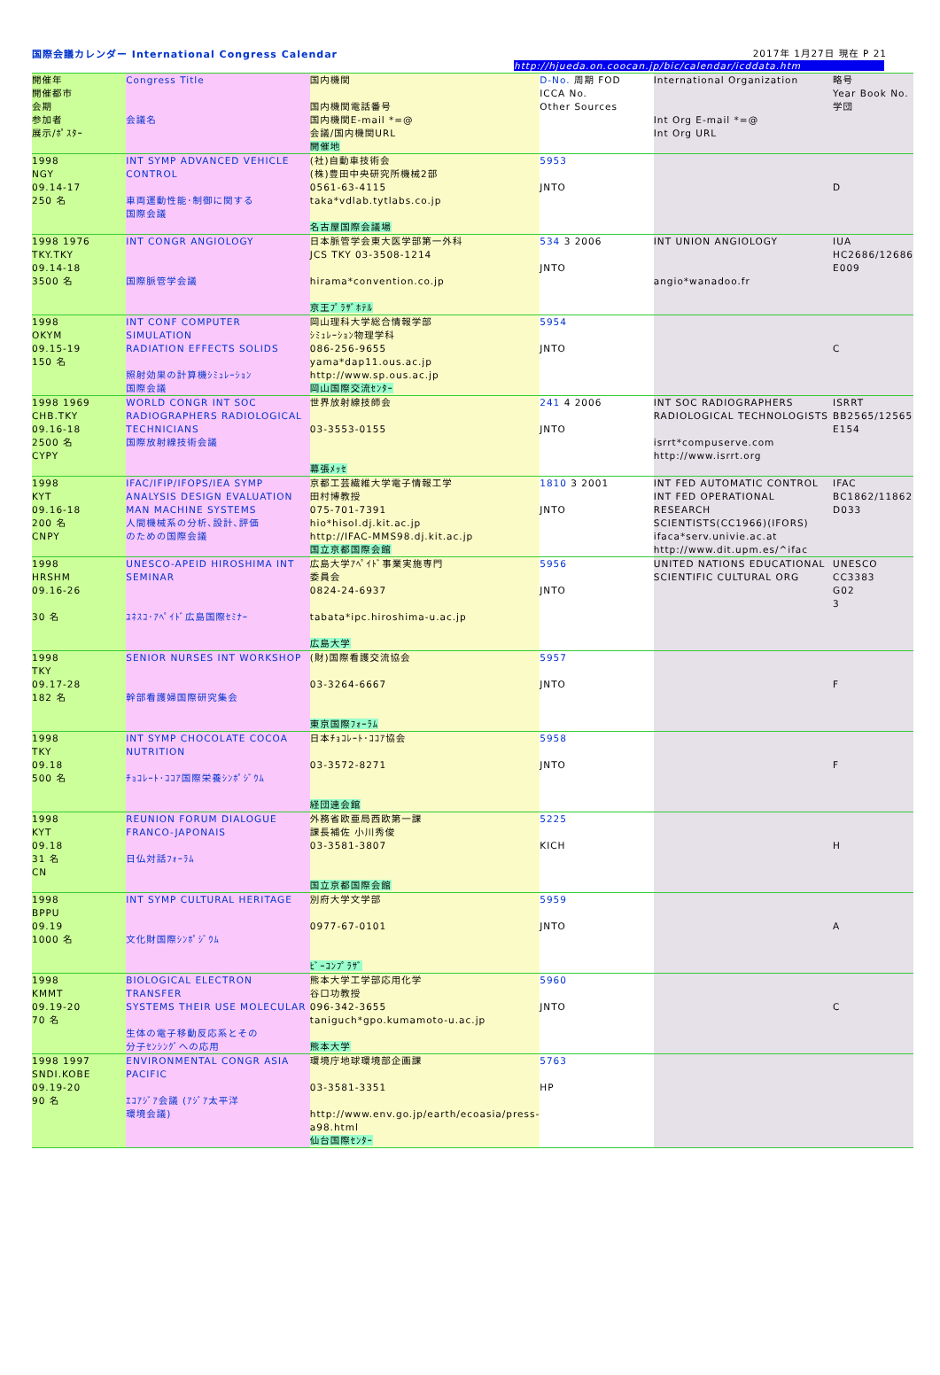国際会議カレンダー International Congress Calendar 2017年 1月27日 現在 P 21
http://hjueda.on.coocan.jp/bic/calendar/icddata.htm
| 開催年 開催都市 会期 参加者 展示/ﾎﾟｽﾀｰ | Congress Title 会議名 | 国内機関 国内機関電話番号 国内機関E-mail *=@ 会議/国内機関URL 開催地 | D-No. 周期 FOD ICCA No. Other Sources | International Organization Int Org E-mail *=@ Int Org URL | 略号 Year Book No. 学団 |
| 1998 NGY 09.14-17 250 名 | INT SYMP ADVANCED VEHICLE CONTROL 車両運動性能･制御に関する 国際会議 | (社)自動車技術会 (株)豊田中央研究所機械2部 0561-63-4115 taka*vdlab.tytlabs.co.jp 名古屋国際会議場 | 5953 JNTO | | D |
| 1998 1976 TKY.TKY 09.14-18 3500 名 | INT CONGR ANGIOLOGY 国際脈管学会議 | 日本脈管学会東大医学部第一外科 JCS TKY 03-3508-1214 hirama*convention.co.jp 京王ﾌﾟﾗｻﾞﾎﾃﾙ | 534 3 2006 JNTO | INT UNION ANGIOLOGY angio*wanadoo.fr | IUA HC2686/12686 E009 |
| 1998 OKYM 09.15-19 150 名 | INT CONF COMPUTER SIMULATION RADIATION EFFECTS SOLIDS 照射効果の計算機ｼﾐｭﾚｰｼｮﾝ 国際会議 | 岡山理科大学総合情報学部 ｼﾐｭﾚｰｼｮﾝ物理学科 086-256-9655 yama*dap11.ous.ac.jp http://www.sp.ous.ac.jp 岡山国際交流ｾﾝﾀｰ | 5954 JNTO | | C |
| 1998 1969 CHB.TKY 09.16-18 2500 名 CYPY | WORLD CONGR INT SOC RADIOGRAPHERS RADIOLOGICAL TECHNICIANS 国際放射線技術会議 | 世界放射線技師会 03-3553-0155 幕張ﾒｯｾ | 241 4 2006 JNTO | INT SOC RADIOGRAPHERS RADIOLOGICAL TECHNOLOGISTS isrrt*compuserve.com http://www.isrrt.org | ISRRT BB2565/12565 E154 |
| 1998 KYT 09.16-18 200 名 CNPY | IFAC/IFIP/IFOPS/IEA SYMP ANALYSIS DESIGN EVALUATION MAN MACHINE SYSTEMS 人間機械系の分析､設計､評価 のための国際会議 | 京都工芸繊維大学電子情報工学 田村博教授 075-701-7391 hio*hisol.dj.kit.ac.jp http://IFAC-MMS98.dj.kit.ac.jp 国立京都国際会館 | 1810 3 2001 JNTO | INT FED AUTOMATIC CONTROL INT FED OPERATIONAL RESEARCH SCIENTISTS(CC1966)(IFORS) ifaca*serv.univie.ac.at http://www.dit.upm.es/^ifac | IFAC BC1862/11862 D033 |
| 1998 HRSHM 09.16-26 30 名 | UNESCO-APEID HIROSHIMA INT SEMINAR ﾕﾈｽｺ･ｱﾍﾟｲﾄﾞ広島国際ｾﾐﾅｰ | 広島大学ｱﾍﾟｲﾄﾞ事業実施専門 委員会 0824-24-6937 tabata*ipc.hiroshima-u.ac.jp 広島大学 | 5956 JNTO | UNITED NATIONS EDUCATIONAL SCIENTIFIC CULTURAL ORG | UNESCO CC3383 G02 3 |
| 1998 TKY 09.17-28 182 名 | SENIOR NURSES INT WORKSHOP 幹部看護婦国際研究集会 | (財)国際看護交流協会 03-3264-6667 東京国際ﾌｫｰﾗﾑ | 5957 JNTO | | F |
| 1998 TKY 09.18 500 名 | INT SYMP CHOCOLATE COCOA NUTRITION ﾁｮｺﾚｰﾄ･ｺｺｱ国際栄養ｼﾝﾎﾟｼﾞｳﾑ | 日本ﾁｮｺﾚｰﾄ･ｺｺｱ協会 03-3572-8271 経団連会館 | 5958 JNTO | | F |
| 1998 KYT 09.18 31 名 CN | REUNION FORUM DIALOGUE FRANCO-JAPONAIS 日仏対話ﾌｫｰﾗﾑ | 外務省欧亜局西欧第一課 課長補佐 小川秀俊 03-3581-3807 国立京都国際会館 | 5225 KICH | | H |
| 1998 BPPU 09.19 1000 名 | INT SYMP CULTURAL HERITAGE 文化財国際ｼﾝﾎﾟｼﾞｳﾑ | 別府大学文学部 0977-67-0101 ﾋﾞｰｺﾝﾌﾟﾗｻﾞ | 5959 JNTO | | A |
| 1998 KMMT 09.19-20 70 名 | BIOLOGICAL ELECTRON TRANSFER SYSTEMS THEIR USE MOLECULAR 生体の電子移動反応系とその 分子ｾﾝｼﾝｸﾞへの応用 | 熊本大学工学部応用化学 谷口功教授 096-342-3655 taniguch*gpo.kumamoto-u.ac.jp 熊本大学 | 5960 JNTO | | C |
| 1998 1997 SNDI.KOBE 09.19-20 90 名 | ENVIRONMENTAL CONGR ASIA PACIFIC ｴｺｱｼﾞｱ会議 (ｱｼﾞｱ太平洋 環境会議) | 環境庁地球環境部企画課 03-3581-3351 http://www.env.go.jp/earth/ecoasia/press-a98.html 仙台国際ｾﾝﾀｰ | 5763 HP | | |